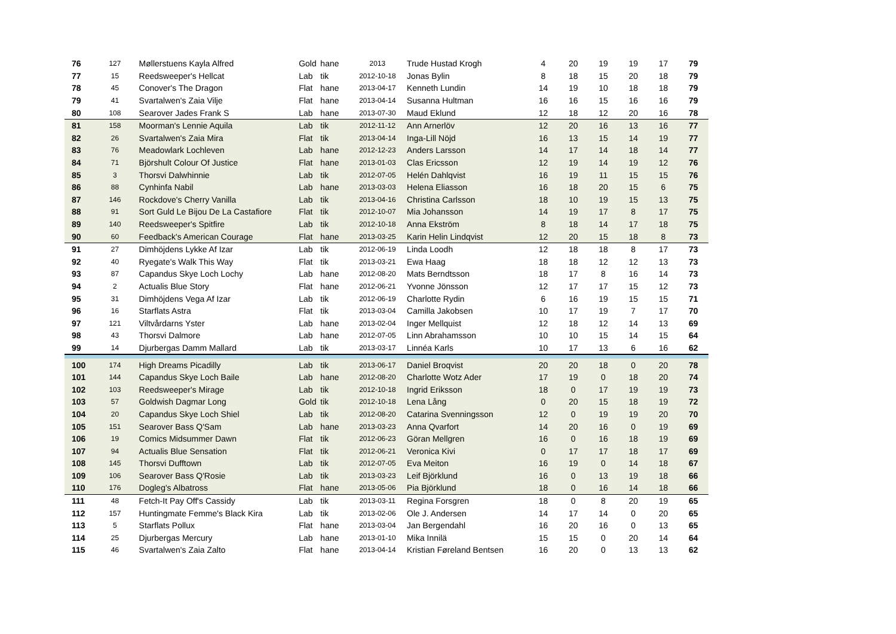| 76 | 127 | Møllerstuens Kayla Alfred | Gold | hane | 2013 | Trude Hustad Krogh | 4 | 20 | 19 | 19 | 17 | 79 |
| 77 | 15 | Reedsweeper's Hellcat | Lab | tik | 2012-10-18 | Jonas Bylin | 8 | 18 | 15 | 20 | 18 | 79 |
| 78 | 45 | Conover's The Dragon | Flat | hane | 2013-04-17 | Kenneth Lundin | 14 | 19 | 10 | 18 | 18 | 79 |
| 79 | 41 | Svartalwen's Zaia Vilje | Flat | hane | 2013-04-14 | Susanna Hultman | 16 | 16 | 15 | 16 | 16 | 79 |
| 80 | 108 | Searover Jades Frank S | Lab | hane | 2013-07-30 | Maud Eklund | 12 | 18 | 12 | 20 | 16 | 78 |
| 81 | 158 | Moorman's Lennie Aquila | Lab | tik | 2012-11-12 | Ann Arnerlöv | 12 | 20 | 16 | 13 | 16 | 77 |
| 82 | 26 | Svartalwen's Zaia Mira | Flat | tik | 2013-04-14 | Inga-Lill Nöjd | 16 | 13 | 15 | 14 | 19 | 77 |
| 83 | 76 | Meadowlark Lochleven | Lab | hane | 2012-12-23 | Anders Larsson | 14 | 17 | 14 | 18 | 14 | 77 |
| 84 | 71 | Björshult Colour Of Justice | Flat | hane | 2013-01-03 | Clas Ericsson | 12 | 19 | 14 | 19 | 12 | 76 |
| 85 | 3 | Thorsvi Dalwhinnie | Lab | tik | 2012-07-05 | Helén Dahlqvist | 16 | 19 | 11 | 15 | 15 | 76 |
| 86 | 88 | Cynhinfa Nabil | Lab | hane | 2013-03-03 | Helena Eliasson | 16 | 18 | 20 | 15 | 6 | 75 |
| 87 | 146 | Rockdove's Cherry Vanilla | Lab | tik | 2013-04-16 | Christina Carlsson | 18 | 10 | 19 | 15 | 13 | 75 |
| 88 | 91 | Sort Guld Le Bijou De La Castafiore | Flat | tik | 2012-10-07 | Mia Johansson | 14 | 19 | 17 | 8 | 17 | 75 |
| 89 | 140 | Reedsweeper's Spitfire | Lab | tik | 2012-10-18 | Anna Ekström | 8 | 18 | 14 | 17 | 18 | 75 |
| 90 | 60 | Feedback's American Courage | Flat | hane | 2013-03-25 | Karin Helin Lindqvist | 12 | 20 | 15 | 18 | 8 | 73 |
| 91 | 27 | Dimhöjdens Lykke Af Izar | Lab | tik | 2012-06-19 | Linda Loodh | 12 | 18 | 18 | 8 | 17 | 73 |
| 92 | 40 | Ryegate's Walk This Way | Flat | tik | 2013-03-21 | Ewa Haag | 18 | 18 | 12 | 12 | 13 | 73 |
| 93 | 87 | Capandus Skye Loch Lochy | Lab | hane | 2012-08-20 | Mats Berndtsson | 18 | 17 | 8 | 16 | 14 | 73 |
| 94 | 2 | Actualis Blue Story | Flat | hane | 2012-06-21 | Yvonne Jönsson | 12 | 17 | 17 | 15 | 12 | 73 |
| 95 | 31 | Dimhöjdens Vega Af Izar | Lab | tik | 2012-06-19 | Charlotte Rydin | 6 | 16 | 19 | 15 | 15 | 71 |
| 96 | 16 | Starflats Astra | Flat | tik | 2013-03-04 | Camilla Jakobsen | 10 | 17 | 19 | 7 | 17 | 70 |
| 97 | 121 | Viltvårdarns Yster | Lab | hane | 2013-02-04 | Inger Mellquist | 12 | 18 | 12 | 14 | 13 | 69 |
| 98 | 43 | Thorsvi Dalmore | Lab | hane | 2012-07-05 | Linn Abrahamsson | 10 | 10 | 15 | 14 | 15 | 64 |
| 99 | 14 | Djurbergas Damm Mallard | Lab | tik | 2013-03-17 | Linnéa Karls | 10 | 17 | 13 | 6 | 16 | 62 |
| 100 | 174 | High Dreams Picadilly | Lab | tik | 2013-06-17 | Daniel Broqvist | 20 | 20 | 18 | 0 | 20 | 78 |
| 101 | 144 | Capandus Skye Loch Baile | Lab | hane | 2012-08-20 | Charlotte Wotz Ader | 17 | 19 | 0 | 18 | 20 | 74 |
| 102 | 103 | Reedsweeper's Mirage | Lab | tik | 2012-10-18 | Ingrid Eriksson | 18 | 0 | 17 | 19 | 19 | 73 |
| 103 | 57 | Goldwish Dagmar Long | Gold | tik | 2012-10-18 | Lena Lång | 0 | 20 | 15 | 18 | 19 | 72 |
| 104 | 20 | Capandus Skye Loch Shiel | Lab | tik | 2012-08-20 | Catarina Svenningsson | 12 | 0 | 19 | 19 | 20 | 70 |
| 105 | 151 | Searover Bass Q'Sam | Lab | hane | 2013-03-23 | Anna Qvarfort | 14 | 20 | 16 | 0 | 19 | 69 |
| 106 | 19 | Comics Midsummer Dawn | Flat | tik | 2012-06-23 | Göran Mellgren | 16 | 0 | 16 | 18 | 19 | 69 |
| 107 | 94 | Actualis Blue Sensation | Flat | tik | 2012-06-21 | Veronica Kivi | 0 | 17 | 17 | 18 | 17 | 69 |
| 108 | 145 | Thorsvi Dufftown | Lab | tik | 2012-07-05 | Eva Meiton | 16 | 19 | 0 | 14 | 18 | 67 |
| 109 | 106 | Searover Bass Q'Rosie | Lab | tik | 2013-03-23 | Leif Björklund | 16 | 0 | 13 | 19 | 18 | 66 |
| 110 | 176 | Dogleg's Albatross | Flat | hane | 2013-05-06 | Pia Björklund | 18 | 0 | 16 | 14 | 18 | 66 |
| 111 | 48 | Fetch-It Pay Off's Cassidy | Lab | tik | 2013-03-11 | Regina Forsgren | 18 | 0 | 8 | 20 | 19 | 65 |
| 112 | 157 | Huntingmate Femme's Black Kira | Lab | tik | 2013-02-06 | Ole J. Andersen | 14 | 17 | 14 | 0 | 20 | 65 |
| 113 | 5 | Starflats Pollux | Flat | hane | 2013-03-04 | Jan Bergendahl | 16 | 20 | 16 | 0 | 13 | 65 |
| 114 | 25 | Djurbergas Mercury | Lab | hane | 2013-01-10 | Mika Innilä | 15 | 15 | 0 | 20 | 14 | 64 |
| 115 | 46 | Svartalwen's Zaia Zalto | Flat | hane | 2013-04-14 | Kristian Føreland Bentsen | 16 | 20 | 0 | 13 | 13 | 62 |